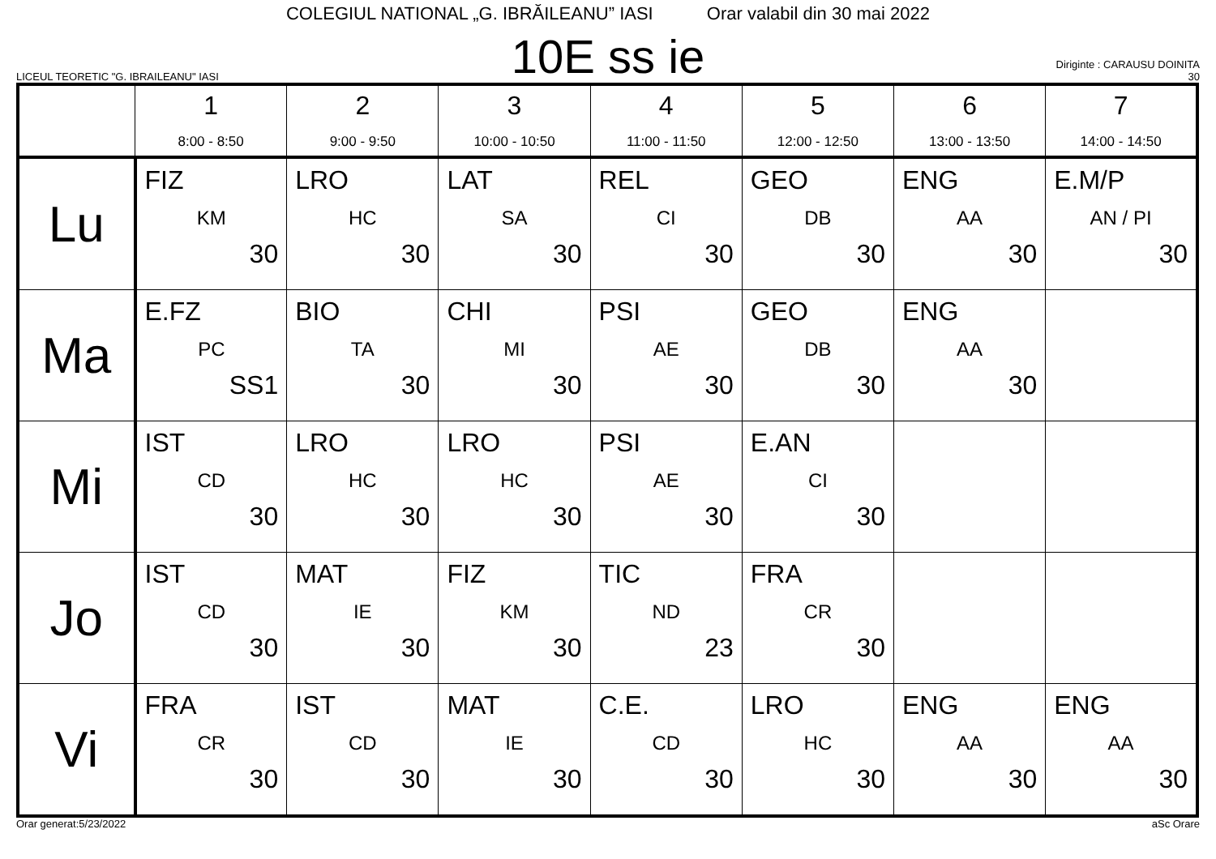COLEGIUL NATIONAL „G. IBRĂILEANU” IASI Orar valabil din 30 mai 2022
LICEUL TEORETIC "G. IBRAILEANU" IASI
10E ss ie
Diriginte : CARAUSU DOINITA
30
| | 1 8:00 - 8:50 | 2 9:00 - 9:50 | 3 10:00 - 10:50 | 4 11:00 - 11:50 | 5 12:00 - 12:50 | 6 13:00 - 13:50 | 7 14:00 - 14:50 |
| --- | --- | --- | --- | --- | --- | --- | --- |
| Lu | FIZ KM 30 | LRO HC 30 | LAT SA 30 | REL CI 30 | GEO DB 30 | ENG AA 30 | E.M/P AN / PI 30 |
| Ma | E.FZ PC SS1 | BIO TA 30 | CHI MI 30 | PSI AE 30 | GEO DB 30 | ENG AA 30 | |
| Mi | IST CD 30 | LRO HC 30 | LRO HC 30 | PSI AE 30 | E.AN CI 30 | | |
| Jo | IST CD 30 | MAT IE 30 | FIZ KM 30 | TIC ND 23 | FRA CR 30 | | |
| Vi | FRA CR 30 | IST CD 30 | MAT IE 30 | C.E. CD 30 | LRO HC 30 | ENG AA 30 | ENG AA 30 |
Orar generat:5/23/2022 aSc Orare